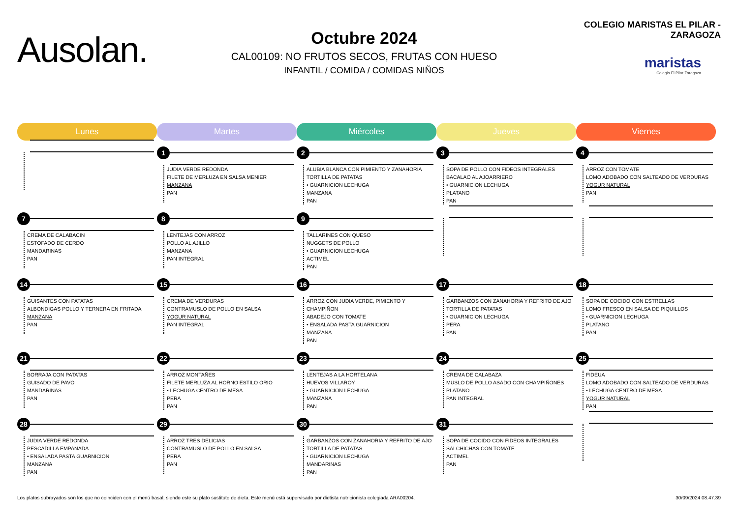Ausolan.
Octubre 2024
CAL00109: NO FRUTOS SECOS, FRUTAS CON HUESO
INFANTIL / COMIDA / COMIDAS NIÑOS
COLEGIO MARISTAS EL PILAR - ZARAGOZA
maristas
Colegio El Pilar Zaragoza
| Lunes | Martes | Miércoles | Jueves | Viernes |
| --- | --- | --- | --- | --- |
| | 1 JUDIA VERDE REDONDA FILETE DE MERLUZA EN SALSA MENIER MANZANA PAN | 2 ALUBIA BLANCA CON PIMIENTO Y ZANAHORIA TORTILLA DE PATATAS • GUARNICION LECHUGA MANZANA PAN | 3 SOPA DE POLLO CON FIDEOS INTEGRALES BACALAO AL AJOARRIERO • GUARNICION LECHUGA PLATANO PAN | 4 ARROZ CON TOMATE LOMO ADOBADO CON SALTEADO DE VERDURAS YOGUR NATURAL PAN |
| 7 CREMA DE CALABACIN ESTOFADO DE CERDO MANDARINAS PAN | 8 LENTEJAS CON ARROZ POLLO AL AJILLO MANZANA PAN INTEGRAL | 9 TALLARINES CON QUESO NUGGETS DE POLLO • GUARNICION LECHUGA ACTIMEL PAN | | |
| 14 GUISANTES CON PATATAS ALBONDIGAS POLLO Y TERNERA EN FRITADA MANZANA PAN | 15 CREMA DE VERDURAS CONTRAMUSLO DE POLLO EN SALSA YOGUR NATURAL PAN INTEGRAL | 16 ARROZ CON JUDIA VERDE, PIMIENTO Y CHAMPIÑON ABADEJO CON TOMATE • ENSALADA PASTA GUARNICION MANZANA PAN | 17 GARBANZOS CON ZANAHORIA Y REFRITO DE AJO TORTILLA DE PATATAS • GUARNICION LECHUGA PERA PAN | 18 SOPA DE COCIDO CON ESTRELLAS LOMO FRESCO EN SALSA DE PIQUILLOS • GUARNICION LECHUGA PLATANO PAN |
| 21 BORRAJA CON PATATAS GUISADO DE PAVO MANDARINAS PAN | 22 ARROZ MONTAÑES FILETE MERLUZA AL HORNO ESTILO ORIO • LECHUGA CENTRO DE MESA PERA PAN | 23 LENTEJAS A LA HORTELANA HUEVOS VILLAROY • GUARNICION LECHUGA MANZANA PAN | 24 CREMA DE CALABAZA MUSLO DE POLLO ASADO CON CHAMPIÑONES PLATANO PAN INTEGRAL | 25 FIDEUA LOMO ADOBADO CON SALTEADO DE VERDURAS • LECHUGA CENTRO DE MESA YOGUR NATURAL PAN |
| 28 JUDIA VERDE REDONDA PESCADILLA EMPANADA • ENSALADA PASTA GUARNICION MANZANA PAN | 29 ARROZ TRES DELICIAS CONTRAMUSLO DE POLLO EN SALSA PERA PAN | 30 GARBANZOS CON ZANAHORIA Y REFRITO DE AJO TORTILLA DE PATATAS • GUARNICION LECHUGA MANDARINAS PAN | 31 SOPA DE COCIDO CON FIDEOS INTEGRALES SALCHICHAS CON TOMATE ACTIMEL PAN | |
Los platos subrayados son los que no coinciden con el menú basal, siendo este su plato sustituto de dieta. Este menú está supervisado por dietista nutricionista colegiada ARA00204. 30/09/2024 08.47.39